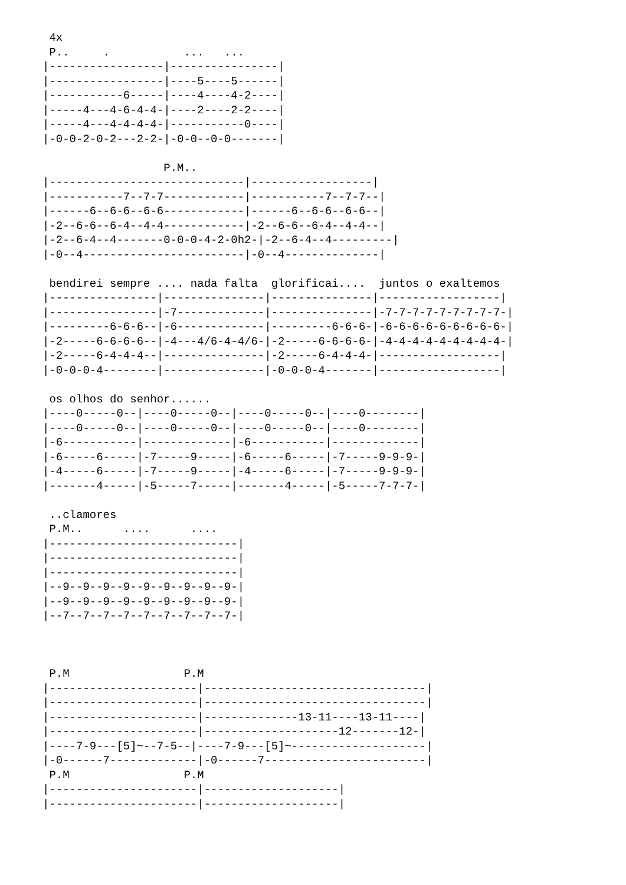4x
 P..     .           ...   ...
|-----------------|----------------|
|-----------------|----5----5------|
|-----------6-----|----4----4-2----|
|-----4---4-6-4-4-|----2----2-2----|
|-----4---4-4-4-4-|-----------0----|
|-0-0-2-0-2---2-2-|-0-0--0-0-------|

                  P.M..
|-----------------------------|------------------|
|-----------7--7-7------------|-----------7--7-7--|
|------6--6-6--6-6------------|------6--6-6--6-6--|
|-2--6-6--6-4--4-4------------|-2--6-6--6-4--4-4--|
|-2--6-4--4-------0-0-0-4-2-0h2-|-2--6-4--4---------|
|-0--4------------------------|-0--4--------------|

 bendirei sempre .... nada falta  glorificai....  juntos o exaltemos
|----------------|---------------|---------------|------------------|
|----------------|-7-------------|---------------|-7-7-7-7-7-7-7-7-7-|
|---------6-6-6--|-6-------------|---------6-6-6-|-6-6-6-6-6-6-6-6-6-|
|-2-----6-6-6-6--|-4---4/6-4-4/6-|-2-----6-6-6-6-|-4-4-4-4-4-4-4-4-4-|
|-2-----6-4-4-4--|---------------|-2-----6-4-4-4-|------------------|
|-0-0-0-4--------|---------------|-0-0-0-4-------|------------------|

 os olhos do senhor......
|----0-----0--|----0-----0--|----0-----0--|----0--------|
|----0-----0--|----0-----0--|----0-----0--|----0--------|
|-6-----------|-------------|-6-----------|-------------|
|-6-----6-----|-7-----9-----|-6-----6-----|-7-----9-9-9-|
|-4-----6-----|-7-----9-----|-4-----6-----|-7-----9-9-9-|
|-------4-----|-5-----7-----|-------4-----|-5-----7-7-7-|

 ..clamores
 P.M..      ....      ....
|----------------------------|
|----------------------------|
|----------------------------|
|--9--9--9--9--9--9--9--9--9-|
|--9--9--9--9--9--9--9--9--9-|
|--7--7--7--7--7--7--7--7--7-|



 P.M                 P.M
|----------------------|---------------------------------|
|----------------------|---------------------------------|
|----------------------|--------------13-11----13-11----|
|----------------------|--------------------12-------12-|
|----7-9---[5]~--7-5--|----7-9---[5]~--------------------|
|-0------7-------------|-0------7------------------------|
 P.M                 P.M
|----------------------|--------------------|
|----------------------|--------------------|